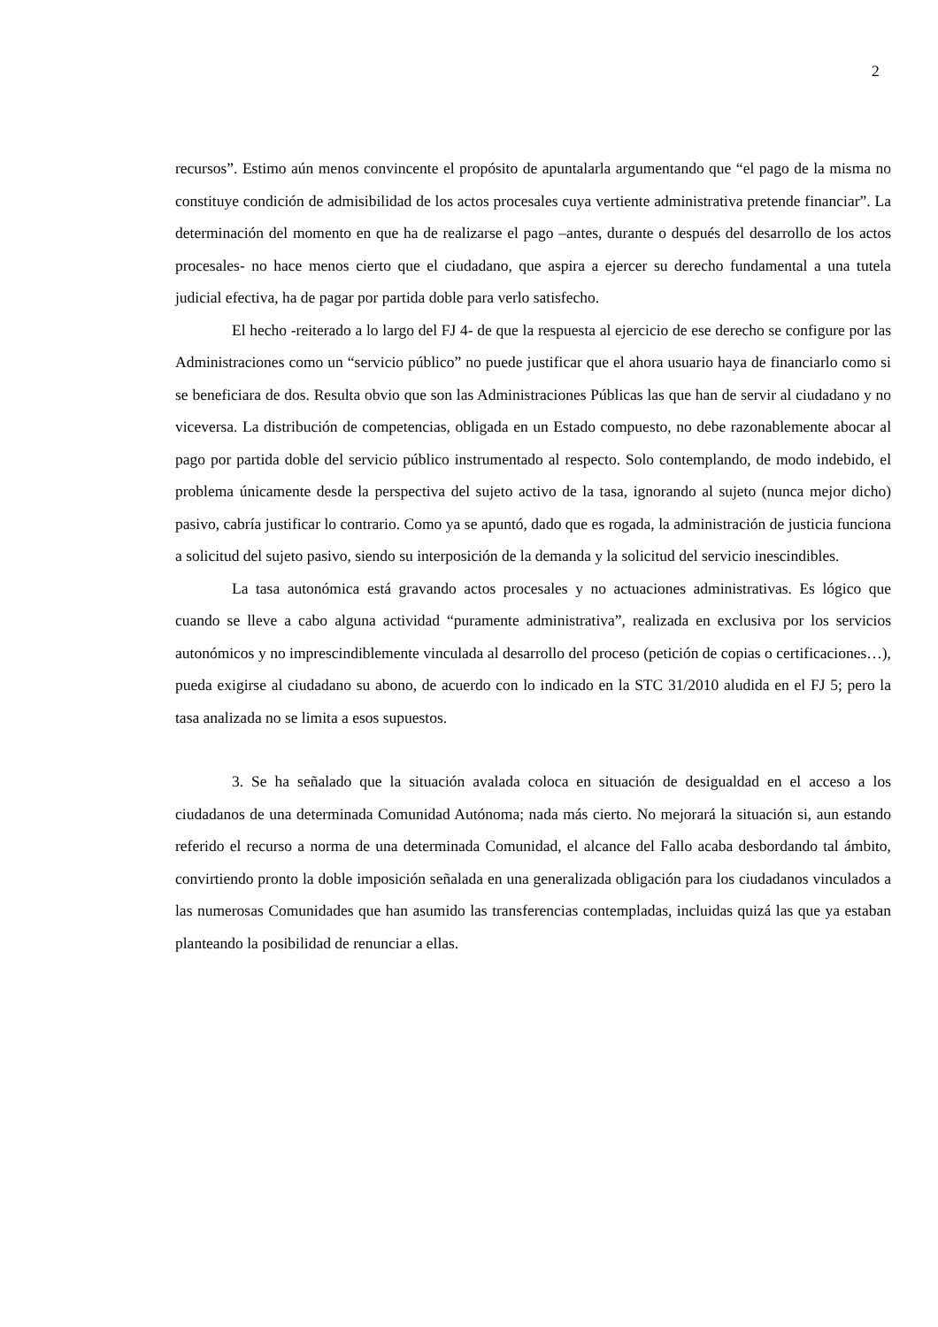2
recursos”. Estimo aún menos convincente el propósito de apuntalarla argumentando que “el pago de la misma no constituye condición de admisibilidad de los actos procesales cuya vertiente administrativa pretende financiar”. La determinación del momento en que ha de realizarse el pago –antes, durante o después del desarrollo de los actos procesales- no hace menos cierto que el ciudadano, que aspira a ejercer su derecho fundamental a una tutela judicial efectiva, ha de pagar por partida doble para verlo satisfecho.
El hecho -reiterado a lo largo del FJ 4- de que la respuesta al ejercicio de ese derecho se configure por las Administraciones como un “servicio público” no puede justificar que el ahora usuario haya de financiarlo como si se beneficiara de dos. Resulta obvio que son las Administraciones Públicas las que han de servir al ciudadano y no viceversa. La distribución de competencias, obligada en un Estado compuesto, no debe razonablemente abocar al pago por partida doble del servicio público instrumentado al respecto. Solo contemplando, de modo indebido, el problema únicamente desde la perspectiva del sujeto activo de la tasa, ignorando al sujeto (nunca mejor dicho) pasivo, cabría justificar lo contrario. Como ya se apuntó, dado que es rogada, la administración de justicia funciona a solicitud del sujeto pasivo, siendo su interposición de la demanda y la solicitud del servicio inescindibles.
La tasa autonómica está gravando actos procesales y no actuaciones administrativas. Es lógico que cuando se lleve a cabo alguna actividad “puramente administrativa”, realizada en exclusiva por los servicios autonómicos y no imprescindiblemente vinculada al desarrollo del proceso (petición de copias o certificaciones…), pueda exigirse al ciudadano su abono, de acuerdo con lo indicado en la STC 31/2010 aludida en el FJ 5; pero la tasa analizada no se limita a esos supuestos.
3. Se ha señalado que la situación avalada coloca en situación de desigualdad en el acceso a los ciudadanos de una determinada Comunidad Autónoma; nada más cierto. No mejorará la situación si, aun estando referido el recurso a norma de una determinada Comunidad, el alcance del Fallo acaba desbordando tal ámbito, convirtiendo pronto la doble imposición señalada en una generalizada obligación para los ciudadanos vinculados a las numerosas Comunidades que han asumido las transferencias contempladas, incluidas quizá las que ya estaban planteando la posibilidad de renunciar a ellas.